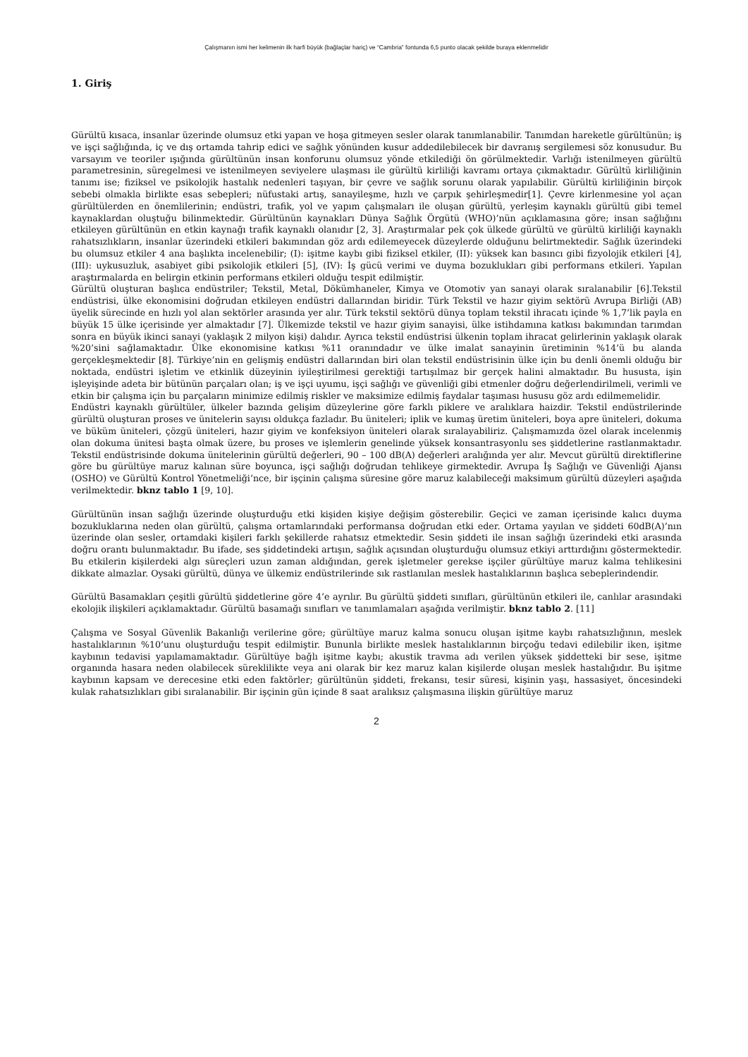Çalışmanın ismi her kelimenin ilk harfi büyük (bağlaçlar hariç) ve “Cambria” fontunda 6,5 punto olacak şekilde buraya eklenmelidir
1. Giriş
Gürültü kısaca, insanlar üzerinde olumsuz etki yapan ve hoşa gitmeyen sesler olarak tanımlanabilir. Tanımdan hareketle gürültünün; iş ve işçi sağlığında, iç ve dış ortamda tahrip edici ve sağlık yönünden kusur addedilebilecek bir davranış sergilemesi söz konusudur. Bu varsayım ve teoriler ışığında gürültünün insan konforunu olumsuz yönde etkilediği ön görülmektedir. Varlığı istenilmeyen gürültü parametresinin, süregelmesi ve istenilmeyen seviyelere ulaşması ile gürültü kirliliği kavramı ortaya çıkmaktadır. Gürültü kirliliğinin tanımı ise; fiziksel ve psikolojik hastalık nedenleri taşıyan, bir çevre ve sağlık sorunu olarak yapılabilir. Gürültü kirliliğinin birçok sebebi olmakla birlikte esas sebepleri; nüfustaki artış, sanayileşme, hızlı ve çarpık şehirleşmedir[1]. Çevre kirlenmesine yol açan gürültülerden en önemlilerinin; endüstri, trafik, yol ve yapım çalışmaları ile oluşan gürültü, yerleşim kaynaklı gürültü gibi temel kaynaklardan oluştuğu bilinmektedir. Gürültünün kaynakları Dünya Sağlık Örgütü (WHO)’nün açıklamasına göre; insan sağlığını etkileyen gürültünün en etkin kaynağı trafik kaynaklı olanıdır [2, 3]. Araştırmalar pek çok ülkede gürültü ve gürültü kirliliği kaynaklı rahatsızlıkların, insanlar üzerindeki etkileri bakımından göz ardı edilemeyecek düzeylerde olduğunu belirtmektedir. Sağlık üzerindeki bu olumsuz etkiler 4 ana başlıkta incelenebilir; (I): işitme kaybı gibi fiziksel etkiler, (II): yüksek kan basıncı gibi fizyolojik etkileri [4], (III): uykusuzluk, asabiyet gibi psikolojik etkileri [5], (IV): İş gücü verimi ve duyma bozuklukları gibi performans etkileri. Yapılan araştırmalarda en belirgin etkinin performans etkileri olduğu tespit edilmiştir.
Gürültü oluşturan başlıca endüstriler; Tekstil, Metal, Dökümhaneler, Kimya ve Otomotiv yan sanayi olarak sıralanabilir [6].Tekstil endüstrisi, ülke ekonomisini doğrudan etkileyen endüstri dallarından biridir. Türk Tekstil ve hazır giyim sektörü Avrupa Birliği (AB) üyelik sürecinde en hızlı yol alan sektörler arasında yer alır. Türk tekstil sektörü dünya toplam tekstil ihracatı içinde % 1,7’lik payla en büyük 15 ülke içerisinde yer almaktadır [7]. Ülkemizde tekstil ve hazır giyim sanayisi, ülke istihdamına katkısı bakımından tarımdan sonra en büyük ikinci sanayi (yaklaşık 2 milyon kişi) dalıdır. Ayrıca tekstil endüstrisi ülkenin toplam ihracat gelirlerinin yaklaşık olarak %20’sini sağlamaktadır. Ülke ekonomisine katkısı %11 oranındadır ve ülke imalat sanayinin üretiminin %14’ü bu alanda gerçekleşmektedir [8]. Türkiye’nin en gelişmiş endüstri dallarından biri olan tekstil endüstrisinin ülke için bu denli önemli olduğu bir noktada, endüstri işletim ve etkinlik düzeyinin iyileştirilmesi gerektiği tartışılmaz bir gerçek halini almaktadır. Bu hususta, işin işleyişinde adeta bir bütünün parçaları olan; iş ve işçi uyumu, işçi sağlığı ve güvenliği gibi etmenler doğru değerlendirilmeli, verimli ve etkin bir çalışma için bu parçaların minimize edilmiş riskler ve maksimize edilmiş faydalar taşıması hususu göz ardı edilmemelidir.
Endüstri kaynaklı gürültüler, ülkeler bazında gelişim düzeylerine göre farklı piklere ve aralıklara haizdir. Tekstil endüstrilerinde gürültü oluşturan proses ve ünitelerin sayısı oldukça fazladır. Bu üniteleri; iplik ve kumaş üretim üniteleri, boya apre üniteleri, dokuma ve büküm üniteleri, çözgü üniteleri, hazır giyim ve konfeksiyon üniteleri olarak sıralayabiliriz. Çalışmamızda özel olarak incelenmiş olan dokuma ünitesi başta olmak üzere, bu proses ve işlemlerin genelinde yüksek konsantrasyonlu ses şiddetlerine rastlanmaktadır. Tekstil endüstrisinde dokuma ünitelerinin gürültü değerleri, 90 – 100 dB(A) değerleri aralığında yer alır. Mevcut gürültü direktiflerine göre bu gürültüye maruz kalınan süre boyunca, işçi sağlığı doğrudan tehlikeye girmektedir. Avrupa İş Sağlığı ve Güvenliği Ajansı (OSHO) ve Gürültü Kontrol Yönetmeliği’nce, bir işçinin çalışma süresine göre maruz kalabileceği maksimum gürültü düzeyleri aşağıda verilmektedir. bknz tablo 1 [9, 10].
Gürültünün insan sağlığı üzerinde oluşturduğu etki kişiden kişiye değişim gösterebilir. Geçici ve zaman içerisinde kalıcı duyma bozukluklarına neden olan gürültü, çalışma ortamlarındaki performansa doğrudan etki eder. Ortama yayılan ve şiddeti 60dB(A)’nın üzerinde olan sesler, ortamdaki kişileri farklı şekillerde rahatsız etmektedir. Sesin şiddeti ile insan sağlığı üzerindeki etki arasında doğru orantı bulunmaktadır. Bu ifade, ses şiddetindeki artışın, sağlık açısından oluşturduğu olumsuz etkiyi arttırdığını göstermektedir. Bu etkilerin kişilerdeki algı süreçleri uzun zaman aldığından, gerek işletmeler gerekse işçiler gürültüye maruz kalma tehlikesini dikkate almazlar. Oysaki gürültü, dünya ve ülkemiz endüstrilerinde sık rastlanılan meslek hastalıklarının başlıca sebeplerindendir.
Gürültü Basamakları çeşitli gürültü şiddetlerine göre 4’e ayrılır. Bu gürültü şiddeti sınıfları, gürültünün etkileri ile, canlılar arasındaki ekolojik ilişkileri açıklamaktadır. Gürültü basamağı sınıfları ve tanımlamaları aşağıda verilmiştir. bknz tablo 2. [11]
Çalışma ve Sosyal Güvenlik Bakanlığı verilerine göre; gürültüye maruz kalma sonucu oluşan işitme kaybı rahatsızlığının, meslek hastalıklarının %10’unu oluşturduğu tespit edilmiştir. Bununla birlikte meslek hastalıklarının birçoğu tedavi edilebilir iken, işitme kaybının tedavisi yapılamamaktadır. Gürültüye bağlı işitme kaybı; akustik travma adı verilen yüksek şiddetteki bir sese, işitme organında hasara neden olabilecek süreklilikte veya ani olarak bir kez maruz kalan kişilerde oluşan meslek hastalığıdır. Bu işitme kaybının kapsam ve derecesine etki eden faktörler; gürültünün şiddeti, frekansı, tesir süresi, kişinin yaşı, hassasiyet, öncesindeki kulak rahatsızlıkları gibi sıralanabilir. Bir işçinin gün içinde 8 saat aralıksız çalışmasına ilişkin gürültüye maruz
2